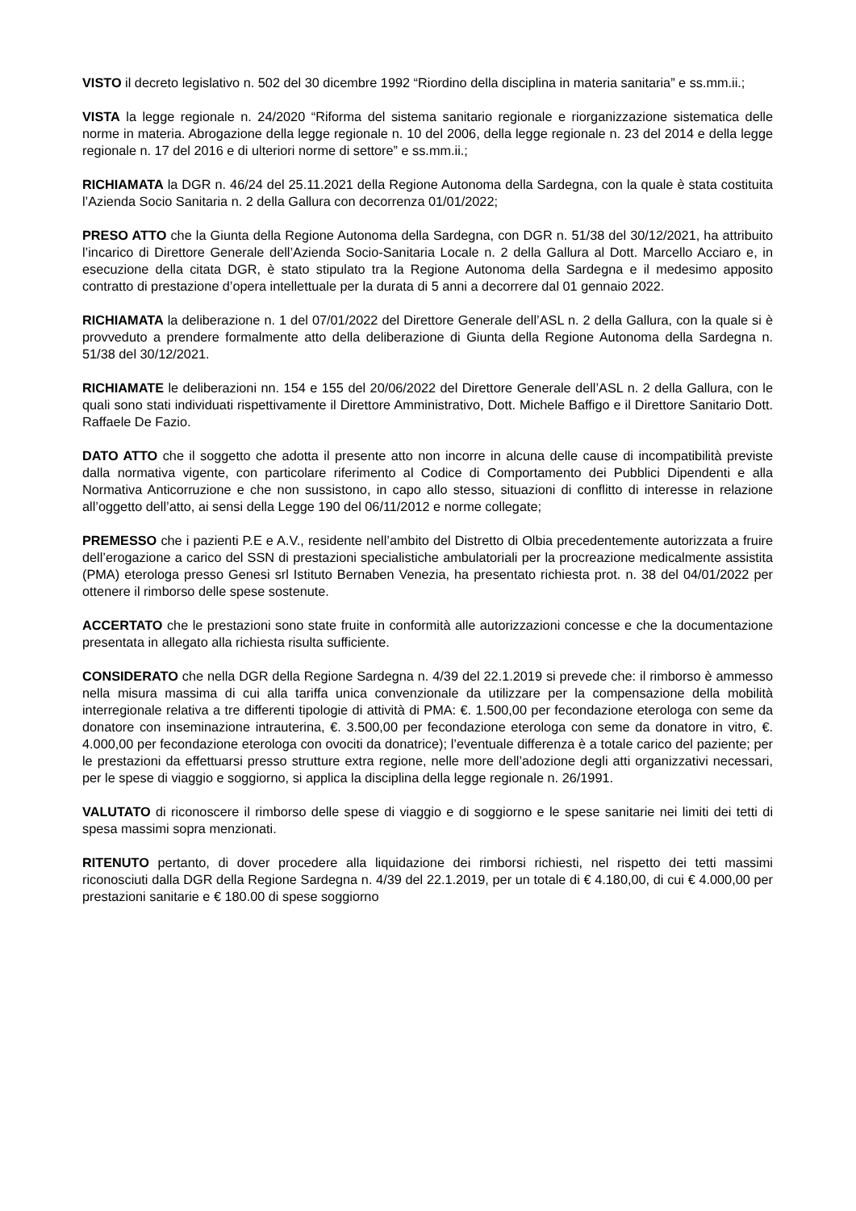VISTO il decreto legislativo n. 502 del 30 dicembre 1992 “Riordino della disciplina in materia sanitaria” e ss.mm.ii.;
VISTA la legge regionale n. 24/2020 “Riforma del sistema sanitario regionale e riorganizzazione sistematica delle norme in materia. Abrogazione della legge regionale n. 10 del 2006, della legge regionale n. 23 del 2014 e della legge regionale n. 17 del 2016 e di ulteriori norme di settore” e ss.mm.ii.;
RICHIAMATA la DGR n. 46/24 del 25.11.2021 della Regione Autonoma della Sardegna, con la quale è stata costituita l’Azienda Socio Sanitaria n. 2 della Gallura con decorrenza 01/01/2022;
PRESO ATTO che la Giunta della Regione Autonoma della Sardegna, con DGR n. 51/38 del 30/12/2021, ha attribuito l’incarico di Direttore Generale dell’Azienda Socio-Sanitaria Locale n. 2 della Gallura al Dott. Marcello Acciaro e, in esecuzione della citata DGR, è stato stipulato tra la Regione Autonoma della Sardegna e il medesimo apposito contratto di prestazione d’opera intellettuale per la durata di 5 anni a decorrere dal 01 gennaio 2022.
RICHIAMATA la deliberazione n. 1 del 07/01/2022 del Direttore Generale dell’ASL n. 2 della Gallura, con la quale si è provveduto a prendere formalmente atto della deliberazione di Giunta della Regione Autonoma della Sardegna n. 51/38 del 30/12/2021.
RICHIAMATE le deliberazioni nn. 154 e 155 del 20/06/2022 del Direttore Generale dell’ASL n. 2 della Gallura, con le quali sono stati individuati rispettivamente il Direttore Amministrativo, Dott. Michele Baffigo e il Direttore Sanitario Dott. Raffaele De Fazio.
DATO ATTO che il soggetto che adotta il presente atto non incorre in alcuna delle cause di incompatibilità previste dalla normativa vigente, con particolare riferimento al Codice di Comportamento dei Pubblici Dipendenti e alla Normativa Anticorruzione e che non sussistono, in capo allo stesso, situazioni di conflitto di interesse in relazione all’oggetto dell’atto, ai sensi della Legge 190 del 06/11/2012 e norme collegate;
PREMESSO che i pazienti P.E e A.V., residente nell’ambito del Distretto di Olbia precedentemente autorizzata a fruire dell’erogazione a carico del SSN di prestazioni specialistiche ambulatoriali per la procreazione medicalmente assistita (PMA) eterologa presso Genesi srl Istituto Bernaben Venezia, ha presentato richiesta prot. n. 38 del 04/01/2022 per ottenere il rimborso delle spese sostenute.
ACCERTATO che le prestazioni sono state fruite in conformità alle autorizzazioni concesse e che la documentazione presentata in allegato alla richiesta risulta sufficiente.
CONSIDERATO che nella DGR della Regione Sardegna n. 4/39 del 22.1.2019 si prevede che: il rimborso è ammesso nella misura massima di cui alla tariffa unica convenzionale da utilizzare per la compensazione della mobilità interregionale relativa a tre differenti tipologie di attività di PMA: €. 1.500,00 per fecondazione eterologa con seme da donatore con inseminazione intrauterina, €. 3.500,00 per fecondazione eterologa con seme da donatore in vitro, €. 4.000,00 per fecondazione eterologa con ovociti da donatrice); l’eventuale differenza è a totale carico del paziente; per le prestazioni da effettuarsi presso strutture extra regione, nelle more dell’adozione degli atti organizzativi necessari, per le spese di viaggio e soggiorno, si applica la disciplina della legge regionale n. 26/1991.
VALUTATO di riconoscere il rimborso delle spese di viaggio e di soggiorno e le spese sanitarie nei limiti dei tetti di spesa massimi sopra menzionati.
RITENUTO pertanto, di dover procedere alla liquidazione dei rimborsi richiesti, nel rispetto dei tetti massimi riconosciuti dalla DGR della Regione Sardegna n. 4/39 del 22.1.2019, per un totale di € 4.180,00, di cui € 4.000,00 per prestazioni sanitarie e € 180.00 di spese soggiorno